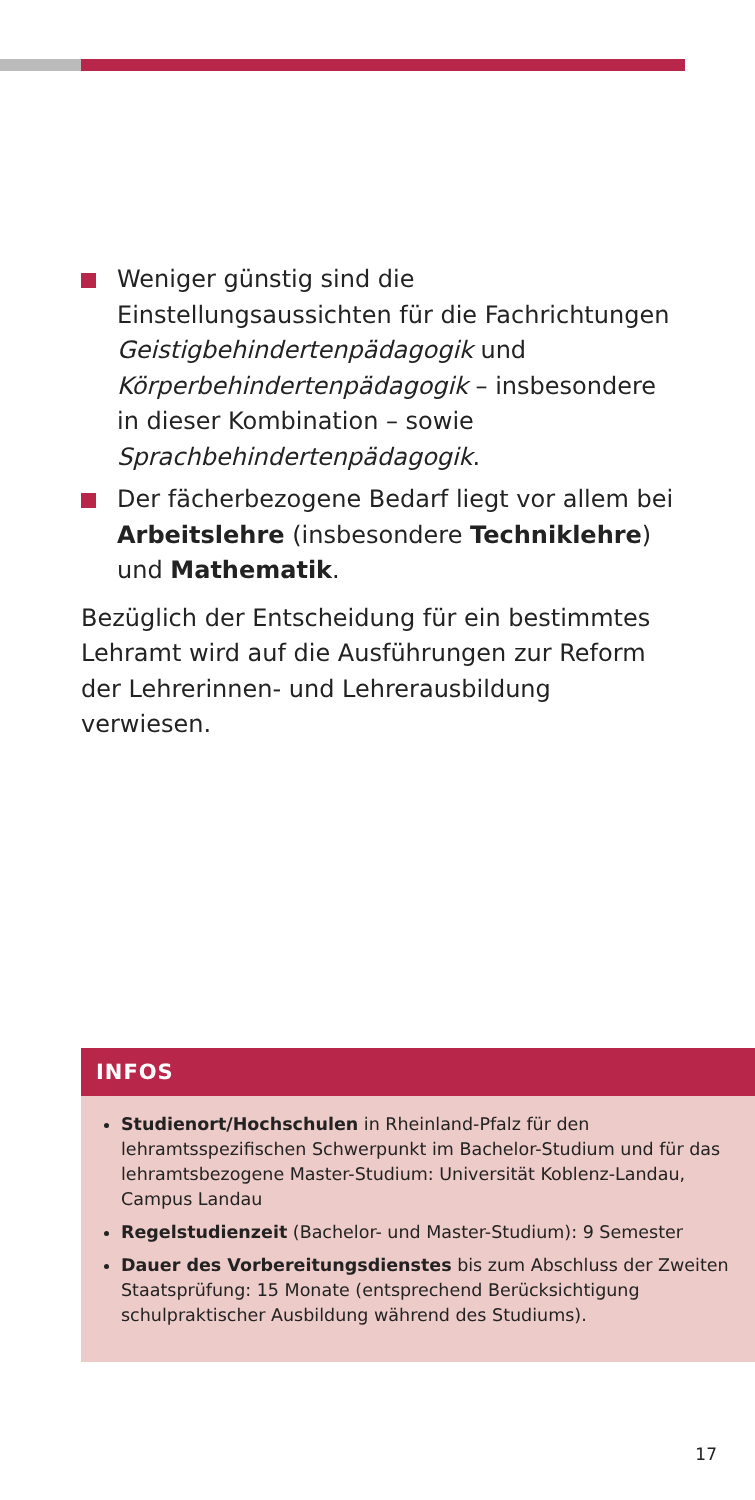Weniger günstig sind die Einstellungsaussichten für die Fachrichtungen Geistigbehindertenpädagogik und Körperbehindertenpädagogik – insbesondere in dieser Kombination – sowie Sprachbehindertenpädagogik.
Der fächerbezogene Bedarf liegt vor allem bei Arbeitslehre (insbesondere Techniklehre) und Mathematik.
Bezüglich der Entscheidung für ein bestimmtes Lehramt wird auf die Ausführungen zur Reform der Lehrerinnen- und Lehrerausbildung verwiesen.
INFOS
Studienort/Hochschulen in Rheinland-Pfalz für den lehramtsspezifischen Schwerpunkt im Bachelor-Studium und für das lehramtsbezogene Master-Studium: Universität Koblenz-Landau, Campus Landau
Regelstudienzeit (Bachelor- und Master-Studium): 9 Semester
Dauer des Vorbereitungsdienstes bis zum Abschluss der Zweiten Staatsprüfung: 15 Monate (entsprechend Berücksichtigung schulpraktischer Ausbildung während des Studiums).
17